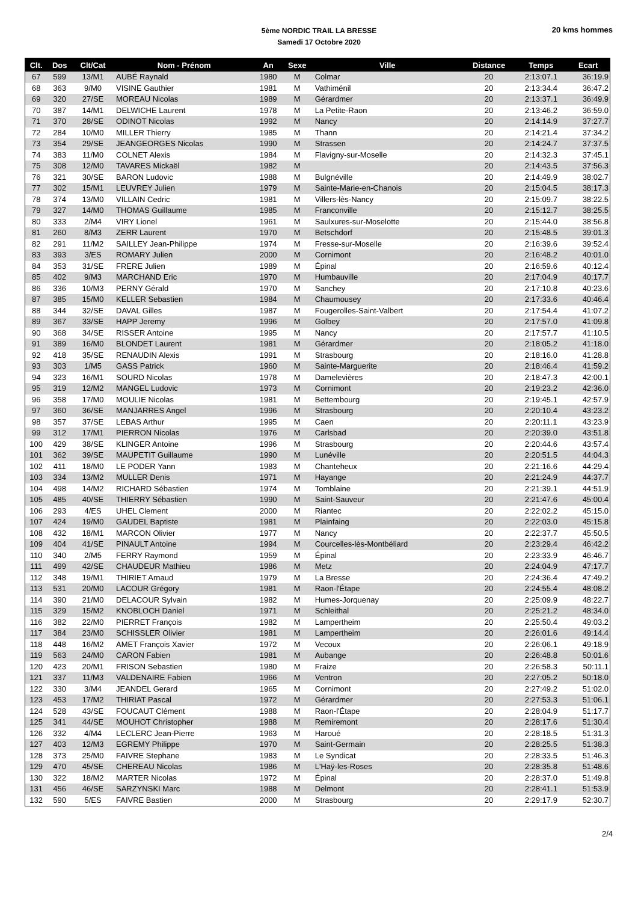5ème NORDIC TRAIL LA BRESSE
Samedi 17 Octobre 2020
20 kms hommes
| Clt. | Dos | Clt/Cat | Nom - Prénom | An | Sexe | Ville | Distance | Temps | Ecart |
| --- | --- | --- | --- | --- | --- | --- | --- | --- | --- |
| 67 | 599 | 13/M1 | AUBÉ Raynald | 1980 | M | Colmar | 20 | 2:13:07.1 | 36:19.9 |
| 68 | 363 | 9/M0 | VISINE Gauthier | 1981 | M | Vathiménil | 20 | 2:13:34.4 | 36:47.2 |
| 69 | 320 | 27/SE | MOREAU Nicolas | 1989 | M | Gérardmer | 20 | 2:13:37.1 | 36:49.9 |
| 70 | 387 | 14/M1 | DELWICHE Laurent | 1978 | M | La Petite-Raon | 20 | 2:13:46.2 | 36:59.0 |
| 71 | 370 | 28/SE | ODINOT Nicolas | 1992 | M | Nancy | 20 | 2:14:14.9 | 37:27.7 |
| 72 | 284 | 10/M0 | MILLER Thierry | 1985 | M | Thann | 20 | 2:14:21.4 | 37:34.2 |
| 73 | 354 | 29/SE | JEANGEORGES Nicolas | 1990 | M | Strassen | 20 | 2:14:24.7 | 37:37.5 |
| 74 | 383 | 11/M0 | COLNET Alexis | 1984 | M | Flavigny-sur-Moselle | 20 | 2:14:32.3 | 37:45.1 |
| 75 | 308 | 12/M0 | TAVARES Mickaël | 1982 | M | | 20 | 2:14:43.5 | 37:56.3 |
| 76 | 321 | 30/SE | BARON Ludovic | 1988 | M | Bulgnéville | 20 | 2:14:49.9 | 38:02.7 |
| 77 | 302 | 15/M1 | LEUVREY Julien | 1979 | M | Sainte-Marie-en-Chanois | 20 | 2:15:04.5 | 38:17.3 |
| 78 | 374 | 13/M0 | VILLAIN Cedric | 1981 | M | Villers-lès-Nancy | 20 | 2:15:09.7 | 38:22.5 |
| 79 | 327 | 14/M0 | THOMAS Guillaume | 1985 | M | Franconville | 20 | 2:15:12.7 | 38:25.5 |
| 80 | 333 | 2/M4 | VIRY Lionel | 1961 | M | Saulxures-sur-Moselotte | 20 | 2:15:44.0 | 38:56.8 |
| 81 | 260 | 8/M3 | ZERR Laurent | 1970 | M | Betschdorf | 20 | 2:15:48.5 | 39:01.3 |
| 82 | 291 | 11/M2 | SAILLEY Jean-Philippe | 1974 | M | Fresse-sur-Moselle | 20 | 2:16:39.6 | 39:52.4 |
| 83 | 393 | 3/ES | ROMARY Julien | 2000 | M | Cornimont | 20 | 2:16:48.2 | 40:01.0 |
| 84 | 353 | 31/SE | FRERE Julien | 1989 | M | Épinal | 20 | 2:16:59.6 | 40:12.4 |
| 85 | 402 | 9/M3 | MARCHAND Eric | 1970 | M | Humbauville | 20 | 2:17:04.9 | 40:17.7 |
| 86 | 336 | 10/M3 | PERNY Gérald | 1970 | M | Sanchey | 20 | 2:17:10.8 | 40:23.6 |
| 87 | 385 | 15/M0 | KELLER Sebastien | 1984 | M | Chaumousey | 20 | 2:17:33.6 | 40:46.4 |
| 88 | 344 | 32/SE | DAVAL Gilles | 1987 | M | Fougerolles-Saint-Valbert | 20 | 2:17:54.4 | 41:07.2 |
| 89 | 367 | 33/SE | HAPP Jeremy | 1996 | M | Golbey | 20 | 2:17:57.0 | 41:09.8 |
| 90 | 368 | 34/SE | RISSER Antoine | 1995 | M | Nancy | 20 | 2:17:57.7 | 41:10.5 |
| 91 | 389 | 16/M0 | BLONDET Laurent | 1981 | M | Gérardmer | 20 | 2:18:05.2 | 41:18.0 |
| 92 | 418 | 35/SE | RENAUDIN Alexis | 1991 | M | Strasbourg | 20 | 2:18:16.0 | 41:28.8 |
| 93 | 303 | 1/M5 | GASS Patrick | 1960 | M | Sainte-Marguerite | 20 | 2:18:46.4 | 41:59.2 |
| 94 | 323 | 16/M1 | SOURD Nicolas | 1978 | M | Damelevières | 20 | 2:18:47.3 | 42:00.1 |
| 95 | 319 | 12/M2 | MANGEL Ludovic | 1973 | M | Cornimont | 20 | 2:19:23.2 | 42:36.0 |
| 96 | 358 | 17/M0 | MOULIE Nicolas | 1981 | M | Bettembourg | 20 | 2:19:45.1 | 42:57.9 |
| 97 | 360 | 36/SE | MANJARRES Angel | 1996 | M | Strasbourg | 20 | 2:20:10.4 | 43:23.2 |
| 98 | 357 | 37/SE | LEBAS Arthur | 1995 | M | Caen | 20 | 2:20:11.1 | 43:23.9 |
| 99 | 312 | 17/M1 | PIERRON Nicolas | 1976 | M | Carlsbad | 20 | 2:20:39.0 | 43:51.8 |
| 100 | 429 | 38/SE | KLINGER Antoine | 1996 | M | Strasbourg | 20 | 2:20:44.6 | 43:57.4 |
| 101 | 362 | 39/SE | MAUPETIT Guillaume | 1990 | M | Lunéville | 20 | 2:20:51.5 | 44:04.3 |
| 102 | 411 | 18/M0 | LE PODER Yann | 1983 | M | Chanteheux | 20 | 2:21:16.6 | 44:29.4 |
| 103 | 334 | 13/M2 | MULLER Denis | 1971 | M | Hayange | 20 | 2:21:24.9 | 44:37.7 |
| 104 | 498 | 14/M2 | RICHARD Sébastien | 1974 | M | Tomblaine | 20 | 2:21:39.1 | 44:51.9 |
| 105 | 485 | 40/SE | THIERRY Sébastien | 1990 | M | Saint-Sauveur | 20 | 2:21:47.6 | 45:00.4 |
| 106 | 293 | 4/ES | UHEL Clement | 2000 | M | Riantec | 20 | 2:22:02.2 | 45:15.0 |
| 107 | 424 | 19/M0 | GAUDEL Baptiste | 1981 | M | Plainfaing | 20 | 2:22:03.0 | 45:15.8 |
| 108 | 432 | 18/M1 | MARCON Olivier | 1977 | M | Nancy | 20 | 2:22:37.7 | 45:50.5 |
| 109 | 404 | 41/SE | PINAULT Antoine | 1994 | M | Courcelles-lès-Montbéliard | 20 | 2:23:29.4 | 46:42.2 |
| 110 | 340 | 2/M5 | FERRY Raymond | 1959 | M | Épinal | 20 | 2:23:33.9 | 46:46.7 |
| 111 | 499 | 42/SE | CHAUDEUR Mathieu | 1986 | M | Metz | 20 | 2:24:04.9 | 47:17.7 |
| 112 | 348 | 19/M1 | THIRIET Arnaud | 1979 | M | La Bresse | 20 | 2:24:36.4 | 47:49.2 |
| 113 | 531 | 20/M0 | LACOUR Grégory | 1981 | M | Raon-l'Étape | 20 | 2:24:55.4 | 48:08.2 |
| 114 | 390 | 21/M0 | DELACOUR Sylvain | 1982 | M | Humes-Jorquenay | 20 | 2:25:09.9 | 48:22.7 |
| 115 | 329 | 15/M2 | KNOBLOCH Daniel | 1971 | M | Schleithal | 20 | 2:25:21.2 | 48:34.0 |
| 116 | 382 | 22/M0 | PIERRET François | 1982 | M | Lampertheim | 20 | 2:25:50.4 | 49:03.2 |
| 117 | 384 | 23/M0 | SCHISSLER Olivier | 1981 | M | Lampertheim | 20 | 2:26:01.6 | 49:14.4 |
| 118 | 448 | 16/M2 | AMET François Xavier | 1972 | M | Vecoux | 20 | 2:26:06.1 | 49:18.9 |
| 119 | 563 | 24/M0 | CARON Fabien | 1981 | M | Aubange | 20 | 2:26:48.8 | 50:01.6 |
| 120 | 423 | 20/M1 | FRISON Sebastien | 1980 | M | Fraize | 20 | 2:26:58.3 | 50:11.1 |
| 121 | 337 | 11/M3 | VALDENAIRE Fabien | 1966 | M | Ventron | 20 | 2:27:05.2 | 50:18.0 |
| 122 | 330 | 3/M4 | JEANDEL Gerard | 1965 | M | Cornimont | 20 | 2:27:49.2 | 51:02.0 |
| 123 | 453 | 17/M2 | THIRIAT Pascal | 1972 | M | Gérardmer | 20 | 2:27:53.3 | 51:06.1 |
| 124 | 528 | 43/SE | FOUCAUT Clément | 1988 | M | Raon-l'Étape | 20 | 2:28:04.9 | 51:17.7 |
| 125 | 341 | 44/SE | MOUHOT Christopher | 1988 | M | Remiremont | 20 | 2:28:17.6 | 51:30.4 |
| 126 | 332 | 4/M4 | LECLERC Jean-Pierre | 1963 | M | Haroué | 20 | 2:28:18.5 | 51:31.3 |
| 127 | 403 | 12/M3 | EGREMY Philippe | 1970 | M | Saint-Germain | 20 | 2:28:25.5 | 51:38.3 |
| 128 | 373 | 25/M0 | FAIVRE Stephane | 1983 | M | Le Syndicat | 20 | 2:28:33.5 | 51:46.3 |
| 129 | 470 | 45/SE | CHEREAU Nicolas | 1986 | M | L'Haÿ-les-Roses | 20 | 2:28:35.8 | 51:48.6 |
| 130 | 322 | 18/M2 | MARTER Nicolas | 1972 | M | Épinal | 20 | 2:28:37.0 | 51:49.8 |
| 131 | 456 | 46/SE | SARZYNSKI Marc | 1988 | M | Delmont | 20 | 2:28:41.1 | 51:53.9 |
| 132 | 590 | 5/ES | FAIVRE Bastien | 2000 | M | Strasbourg | 20 | 2:29:17.9 | 52:30.7 |
2/4